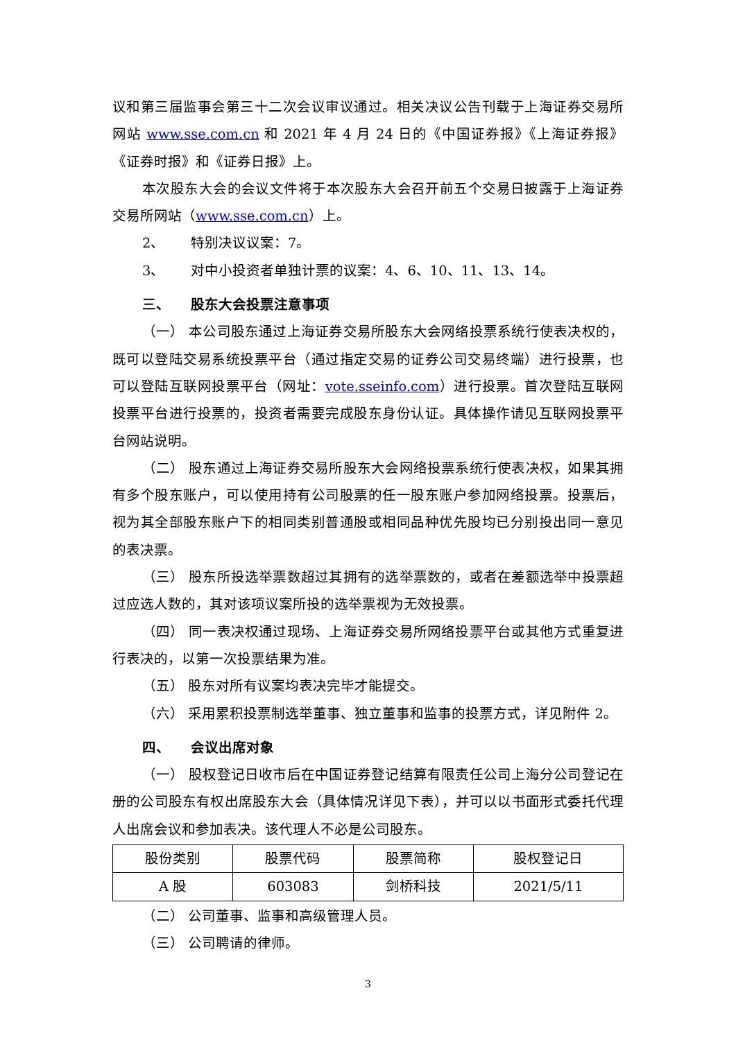议和第三届监事会第三十二次会议审议通过。相关决议公告刊载于上海证券交易所网站 www.sse.com.cn 和 2021 年 4 月 24 日的《中国证券报》《上海证券报》《证券时报》和《证券日报》上。
本次股东大会的会议文件将于本次股东大会召开前五个交易日披露于上海证券交易所网站（www.sse.com.cn）上。
2、 特别决议议案：7。
3、 对中小投资者单独计票的议案：4、6、10、11、13、14。
三、 股东大会投票注意事项
（一） 本公司股东通过上海证券交易所股东大会网络投票系统行使表决权的，既可以登陆交易系统投票平台（通过指定交易的证券公司交易终端）进行投票，也可以登陆互联网投票平台（网址：vote.sseinfo.com）进行投票。首次登陆互联网投票平台进行投票的，投资者需要完成股东身份认证。具体操作请见互联网投票平台网站说明。
（二） 股东通过上海证券交易所股东大会网络投票系统行使表决权，如果其拥有多个股东账户，可以使用持有公司股票的任一股东账户参加网络投票。投票后，视为其全部股东账户下的相同类别普通股或相同品种优先股均已分别投出同一意见的表决票。
（三） 股东所投选举票数超过其拥有的选举票数的，或者在差额选举中投票超过应选人数的，其对该项议案所投的选举票视为无效投票。
（四） 同一表决权通过现场、上海证券交易所网络投票平台或其他方式重复进行表决的，以第一次投票结果为准。
（五） 股东对所有议案均表决完毕才能提交。
（六） 采用累积投票制选举董事、独立董事和监事的投票方式，详见附件 2。
四、 会议出席对象
（一） 股权登记日收市后在中国证券登记结算有限责任公司上海分公司登记在册的公司股东有权出席股东大会（具体情况详见下表），并可以以书面形式委托代理人出席会议和参加表决。该代理人不必是公司股东。
| 股份类别 | 股票代码 | 股票简称 | 股权登记日 |
| --- | --- | --- | --- |
| A 股 | 603083 | 剑桥科技 | 2021/5/11 |
（二） 公司董事、监事和高级管理人员。
（三） 公司聘请的律师。
3